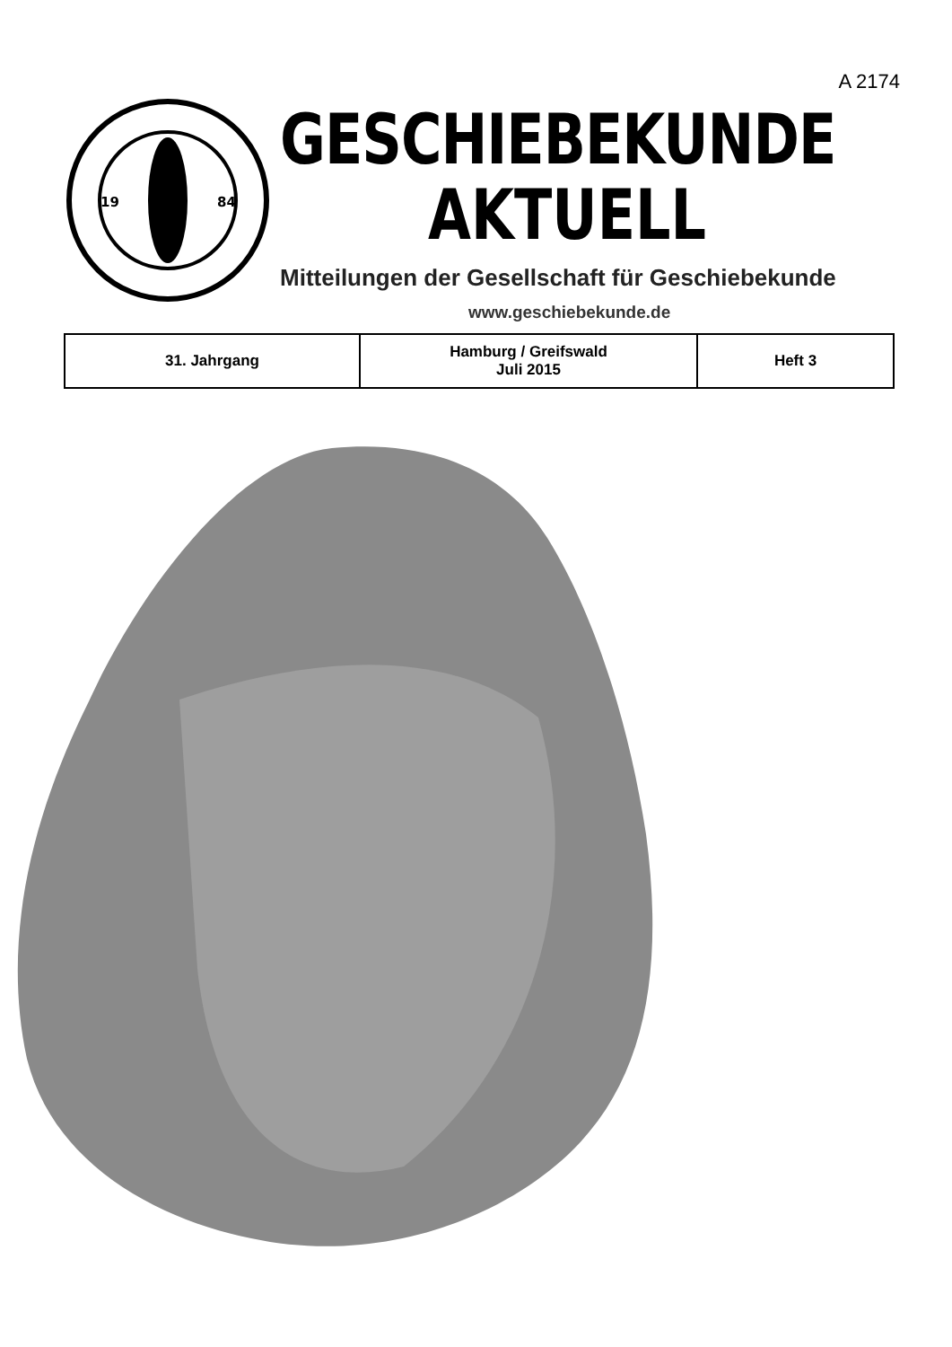A 2174
19
84
GESCHIEBEKUNDE
AKTUELL
Mitteilungen der Gesellschaft für Geschiebekunde
www.geschiebekunde.de
| 31. Jahrgang | Hamburg / Greifswald Juli 2015 | Heft 3 |